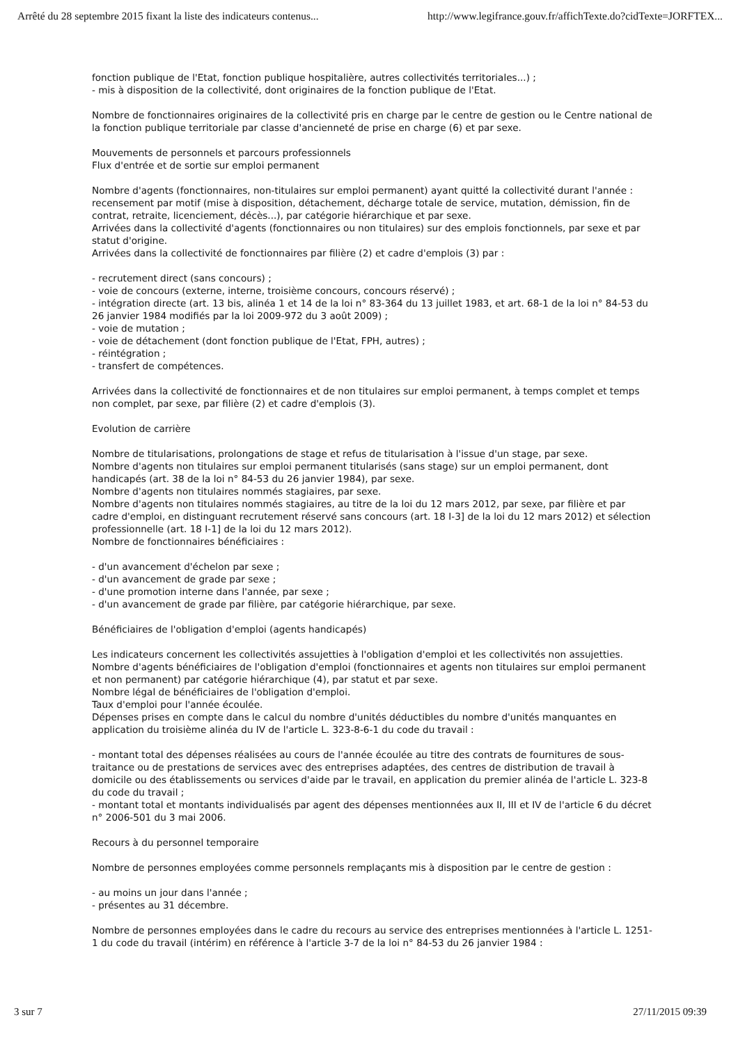Arrêté du 28 septembre 2015 fixant la liste des indicateurs contenus... http://www.legifrance.gouv.fr/affichTexte.do?cidTexte=JORFTEX...
fonction publique de l'Etat, fonction publique hospitalière, autres collectivités territoriales...) ;
- mis à disposition de la collectivité, dont originaires de la fonction publique de l'Etat.
Nombre de fonctionnaires originaires de la collectivité pris en charge par le centre de gestion ou le Centre national de la fonction publique territoriale par classe d'ancienneté de prise en charge (6) et par sexe.
Mouvements de personnels et parcours professionnels
Flux d'entrée et de sortie sur emploi permanent
Nombre d'agents (fonctionnaires, non-titulaires sur emploi permanent) ayant quitté la collectivité durant l'année : recensement par motif (mise à disposition, détachement, décharge totale de service, mutation, démission, fin de contrat, retraite, licenciement, décès...), par catégorie hiérarchique et par sexe.
Arrivées dans la collectivité d'agents (fonctionnaires ou non titulaires) sur des emplois fonctionnels, par sexe et par statut d'origine.
Arrivées dans la collectivité de fonctionnaires par filière (2) et cadre d'emplois (3) par :
- recrutement direct (sans concours) ;
- voie de concours (externe, interne, troisième concours, concours réservé) ;
- intégration directe (art. 13 bis, alinéa 1 et 14 de la loi n° 83-364 du 13 juillet 1983, et art. 68-1 de la loi n° 84-53 du 26 janvier 1984 modifiés par la loi 2009-972 du 3 août 2009) ;
- voie de mutation ;
- voie de détachement (dont fonction publique de l'Etat, FPH, autres) ;
- réintégration ;
- transfert de compétences.
Arrivées dans la collectivité de fonctionnaires et de non titulaires sur emploi permanent, à temps complet et temps non complet, par sexe, par filière (2) et cadre d'emplois (3).
Evolution de carrière
Nombre de titularisations, prolongations de stage et refus de titularisation à l'issue d'un stage, par sexe.
Nombre d'agents non titulaires sur emploi permanent titularisés (sans stage) sur un emploi permanent, dont handicapés (art. 38 de la loi n° 84-53 du 26 janvier 1984), par sexe.
Nombre d'agents non titulaires nommés stagiaires, par sexe.
Nombre d'agents non titulaires nommés stagiaires, au titre de la loi du 12 mars 2012, par sexe, par filière et par cadre d'emploi, en distinguant recrutement réservé sans concours (art. 18 I-3] de la loi du 12 mars 2012) et sélection professionnelle (art. 18 I-1] de la loi du 12 mars 2012).
Nombre de fonctionnaires bénéficiaires :
- d'un avancement d'échelon par sexe ;
- d'un avancement de grade par sexe ;
- d'une promotion interne dans l'année, par sexe ;
- d'un avancement de grade par filière, par catégorie hiérarchique, par sexe.
Bénéficiaires de l'obligation d'emploi (agents handicapés)
Les indicateurs concernent les collectivités assujetties à l'obligation d'emploi et les collectivités non assujetties.
Nombre d'agents bénéficiaires de l'obligation d'emploi (fonctionnaires et agents non titulaires sur emploi permanent et non permanent) par catégorie hiérarchique (4), par statut et par sexe.
Nombre légal de bénéficiaires de l'obligation d'emploi.
Taux d'emploi pour l'année écoulée.
Dépenses prises en compte dans le calcul du nombre d'unités déductibles du nombre d'unités manquantes en application du troisième alinéa du IV de l'article L. 323-8-6-1 du code du travail :
- montant total des dépenses réalisées au cours de l'année écoulée au titre des contrats de fournitures de sous-traitance ou de prestations de services avec des entreprises adaptées, des centres de distribution de travail à domicile ou des établissements ou services d'aide par le travail, en application du premier alinéa de l'article L. 323-8 du code du travail ;
- montant total et montants individualisés par agent des dépenses mentionnées aux II, III et IV de l'article 6 du décret n° 2006-501 du 3 mai 2006.
Recours à du personnel temporaire
Nombre de personnes employées comme personnels remplaçants mis à disposition par le centre de gestion :
- au moins un jour dans l'année ;
- présentes au 31 décembre.
Nombre de personnes employées dans le cadre du recours au service des entreprises mentionnées à l'article L. 1251-1 du code du travail (intérim) en référence à l'article 3-7 de la loi n° 84-53 du 26 janvier 1984 :
3 sur 7 27/11/2015 09:39